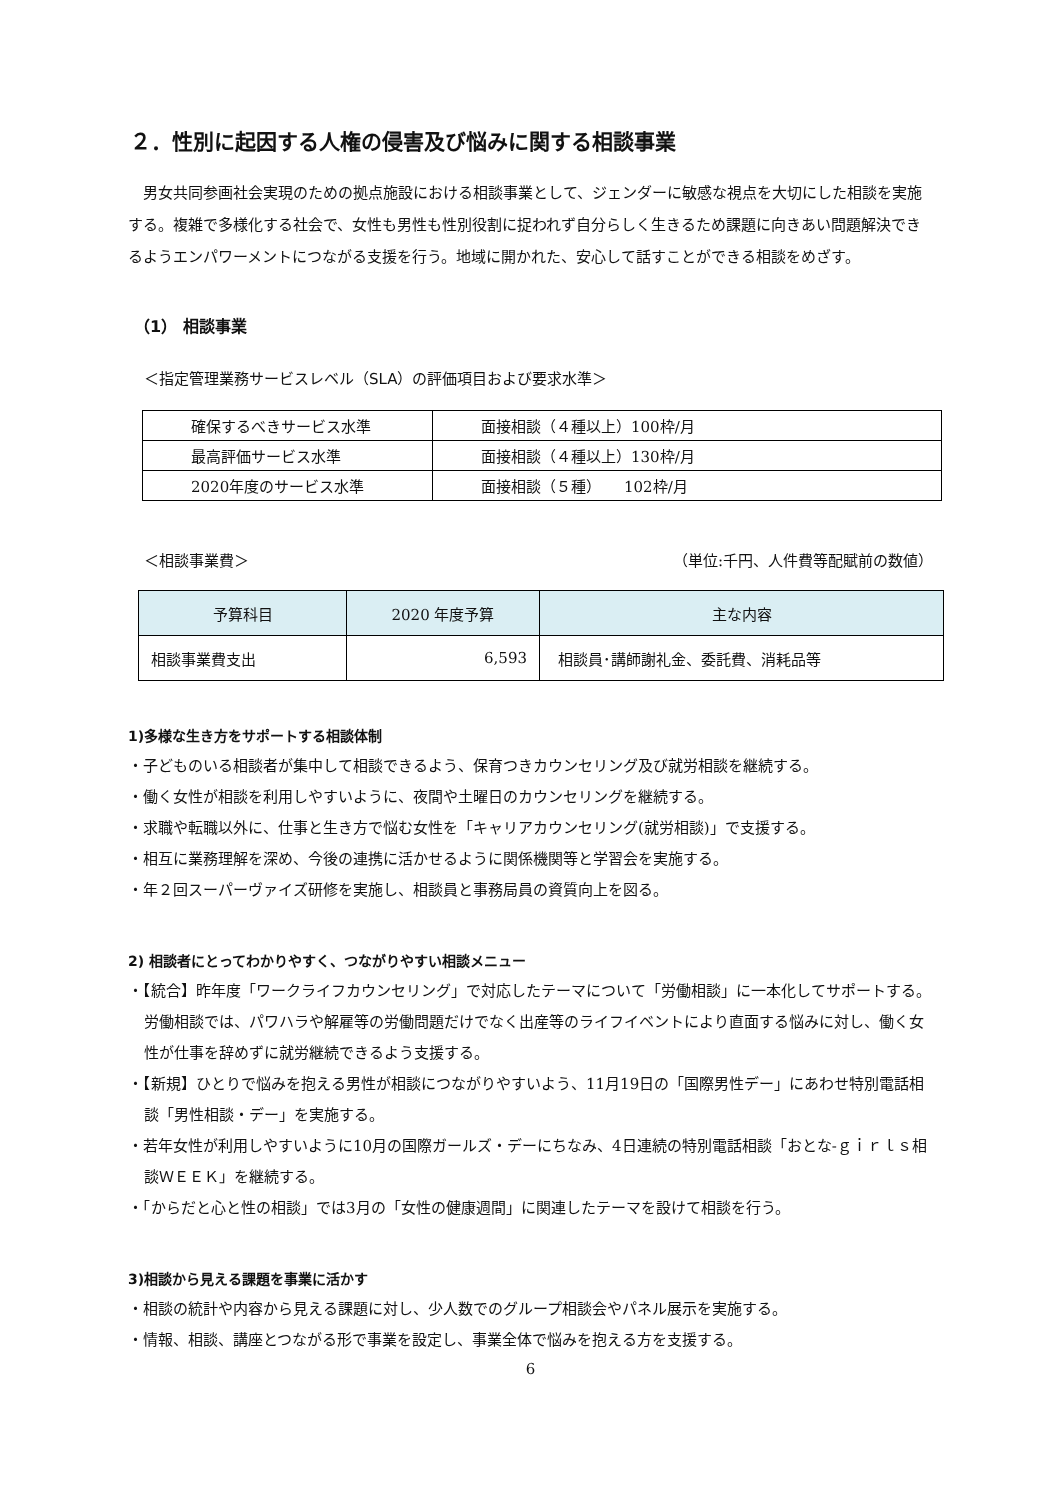２．性別に起因する人権の侵害及び悩みに関する相談事業
男女共同参画社会実現のための拠点施設における相談事業として、ジェンダーに敏感な視点を大切にした相談を実施する。複雑で多様化する社会で、女性も男性も性別役割に捉われず自分らしく生きるため課題に向きあい問題解決できるようエンパワーメントにつながる支援を行う。地域に開かれた、安心して話すことができる相談をめざす。
（1） 相談事業
＜指定管理業務サービスレベル（SLA）の評価項目および要求水準＞
| 確保するべきサービス水準 | 面接相談（４種以上）100枠/月 |
| 最高評価サービス水準 | 面接相談（４種以上）130枠/月 |
| 2020年度のサービス水準 | 面接相談（５種） 102枠/月 |
＜相談事業費＞ （単位:千円、人件費等配賦前の数値）
| 予算科目 | 2020 年度予算 | 主な内容 |
| --- | --- | --- |
| 相談事業費支出 | 6,593 | 相談員･講師謝礼金、委託費、消耗品等 |
1)多様な生き方をサポートする相談体制
・子どものいる相談者が集中して相談できるよう、保育つきカウンセリング及び就労相談を継続する。
・働く女性が相談を利用しやすいように、夜間や土曜日のカウンセリングを継続する。
・求職や転職以外に、仕事と生き方で悩む女性を「キャリアカウンセリング(就労相談)」で支援する。
・相互に業務理解を深め、今後の連携に活かせるように関係機関等と学習会を実施する。
・年２回スーパーヴァイズ研修を実施し、相談員と事務局員の資質向上を図る。
2) 相談者にとってわかりやすく、つながりやすい相談メニュー
・【統合】昨年度「ワークライフカウンセリング」で対応したテーマについて「労働相談」に一本化してサポートする。労働相談では、パワハラや解雇等の労働問題だけでなく出産等のライフイベントにより直面する悩みに対し、働く女性が仕事を辞めずに就労継続できるよう支援する。
・【新規】ひとりで悩みを抱える男性が相談につながりやすいよう、11月19日の「国際男性デー」にあわせ特別電話相談「男性相談・デー」を実施する。
・若年女性が利用しやすいように10月の国際ガールズ・デーにちなみ、4日連続の特別電話相談「おとな-ｇｉｒｌｓ相談ＷＥＥＫ」を継続する。
・「からだと心と性の相談」では3月の「女性の健康週間」に関連したテーマを設けて相談を行う。
3)相談から見える課題を事業に活かす
・相談の統計や内容から見える課題に対し、少人数でのグループ相談会やパネル展示を実施する。
・情報、相談、講座とつながる形で事業を設定し、事業全体で悩みを抱える方を支援する。
6